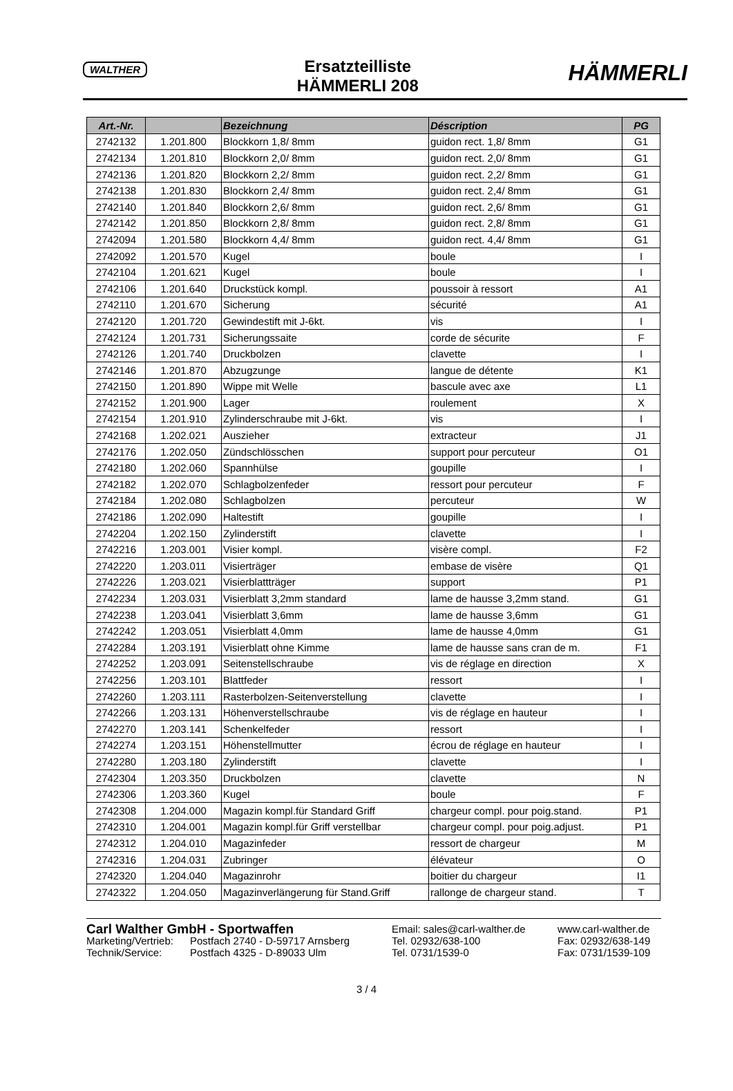WALTHER
Ersatzteilliste
HÄMMERLI 208
HÄMMERLI
| Art.-Nr. | | Bezeichnung | Déscription | PG |
| --- | --- | --- | --- | --- |
| 2742132 | 1.201.800 | Blockkorn 1,8/ 8mm | guidon rect. 1,8/ 8mm | G1 |
| 2742134 | 1.201.810 | Blockkorn 2,0/ 8mm | guidon rect. 2,0/ 8mm | G1 |
| 2742136 | 1.201.820 | Blockkorn 2,2/ 8mm | guidon rect. 2,2/ 8mm | G1 |
| 2742138 | 1.201.830 | Blockkorn 2,4/ 8mm | guidon rect. 2,4/ 8mm | G1 |
| 2742140 | 1.201.840 | Blockkorn 2,6/ 8mm | guidon rect. 2,6/ 8mm | G1 |
| 2742142 | 1.201.850 | Blockkorn 2,8/ 8mm | guidon rect. 2,8/ 8mm | G1 |
| 2742094 | 1.201.580 | Blockkorn 4,4/ 8mm | guidon rect. 4,4/ 8mm | G1 |
| 2742092 | 1.201.570 | Kugel | boule | I |
| 2742104 | 1.201.621 | Kugel | boule | I |
| 2742106 | 1.201.640 | Druckstück kompl. | poussoir à ressort | A1 |
| 2742110 | 1.201.670 | Sicherung | sécurité | A1 |
| 2742120 | 1.201.720 | Gewindestift mit J-6kt. | vis | I |
| 2742124 | 1.201.731 | Sicherungssaite | corde de sécurite | F |
| 2742126 | 1.201.740 | Druckbolzen | clavette | I |
| 2742146 | 1.201.870 | Abzugzunge | langue de détente | K1 |
| 2742150 | 1.201.890 | Wippe mit Welle | bascule avec axe | L1 |
| 2742152 | 1.201.900 | Lager | roulement | X |
| 2742154 | 1.201.910 | Zylinderschraube mit J-6kt. | vis | I |
| 2742168 | 1.202.021 | Auszieher | extracteur | J1 |
| 2742176 | 1.202.050 | Zündschlösschen | support pour percuteur | O1 |
| 2742180 | 1.202.060 | Spannhülse | goupille | I |
| 2742182 | 1.202.070 | Schlagbolzenfeder | ressort pour percuteur | F |
| 2742184 | 1.202.080 | Schlagbolzen | percuteur | W |
| 2742186 | 1.202.090 | Haltestift | goupille | I |
| 2742204 | 1.202.150 | Zylinderstift | clavette | I |
| 2742216 | 1.203.001 | Visier kompl. | visère compl. | F2 |
| 2742220 | 1.203.011 | Visierträger | embase de visère | Q1 |
| 2742226 | 1.203.021 | Visierblattträger | support | P1 |
| 2742234 | 1.203.031 | Visierblatt 3,2mm standard | lame de hausse 3,2mm stand. | G1 |
| 2742238 | 1.203.041 | Visierblatt 3,6mm | lame de hausse 3,6mm | G1 |
| 2742242 | 1.203.051 | Visierblatt 4,0mm | lame de hausse 4,0mm | G1 |
| 2742284 | 1.203.191 | Visierblatt ohne Kimme | lame de hausse sans cran de m. | F1 |
| 2742252 | 1.203.091 | Seitenstellschraube | vis de réglage en direction | X |
| 2742256 | 1.203.101 | Blattfeder | ressort | I |
| 2742260 | 1.203.111 | Rasterbolzen-Seitenverstellung | clavette | I |
| 2742266 | 1.203.131 | Höhenverstellschraube | vis de réglage en hauteur | I |
| 2742270 | 1.203.141 | Schenkelfeder | ressort | I |
| 2742274 | 1.203.151 | Höhenstellmutter | écrou de réglage en hauteur | I |
| 2742280 | 1.203.180 | Zylinderstift | clavette | I |
| 2742304 | 1.203.350 | Druckbolzen | clavette | N |
| 2742306 | 1.203.360 | Kugel | boule | F |
| 2742308 | 1.204.000 | Magazin kompl.für Standard Griff | chargeur compl. pour poig.stand. | P1 |
| 2742310 | 1.204.001 | Magazin kompl.für Griff verstellbar | chargeur compl. pour poig.adjust. | P1 |
| 2742312 | 1.204.010 | Magazinfeder | ressort de chargeur | M |
| 2742316 | 1.204.031 | Zubringer | élévateur | O |
| 2742320 | 1.204.040 | Magazinrohr | boitier du chargeur | I1 |
| 2742322 | 1.204.050 | Magazinverlängerung für Stand.Griff | rallonge de chargeur stand. | T |
Carl Walther GmbH - Sportwaffen
Email: sales@carl-walther.de
www.carl-walther.de
Marketing/Vertrieb:
Postfach 2740 - D-59717 Arnsberg
Tel. 02932/638-100
Fax: 02932/638-149
Technik/Service:
Postfach 4325 - D-89033 Ulm
Tel. 0731/1539-0
Fax: 0731/1539-109
3 / 4